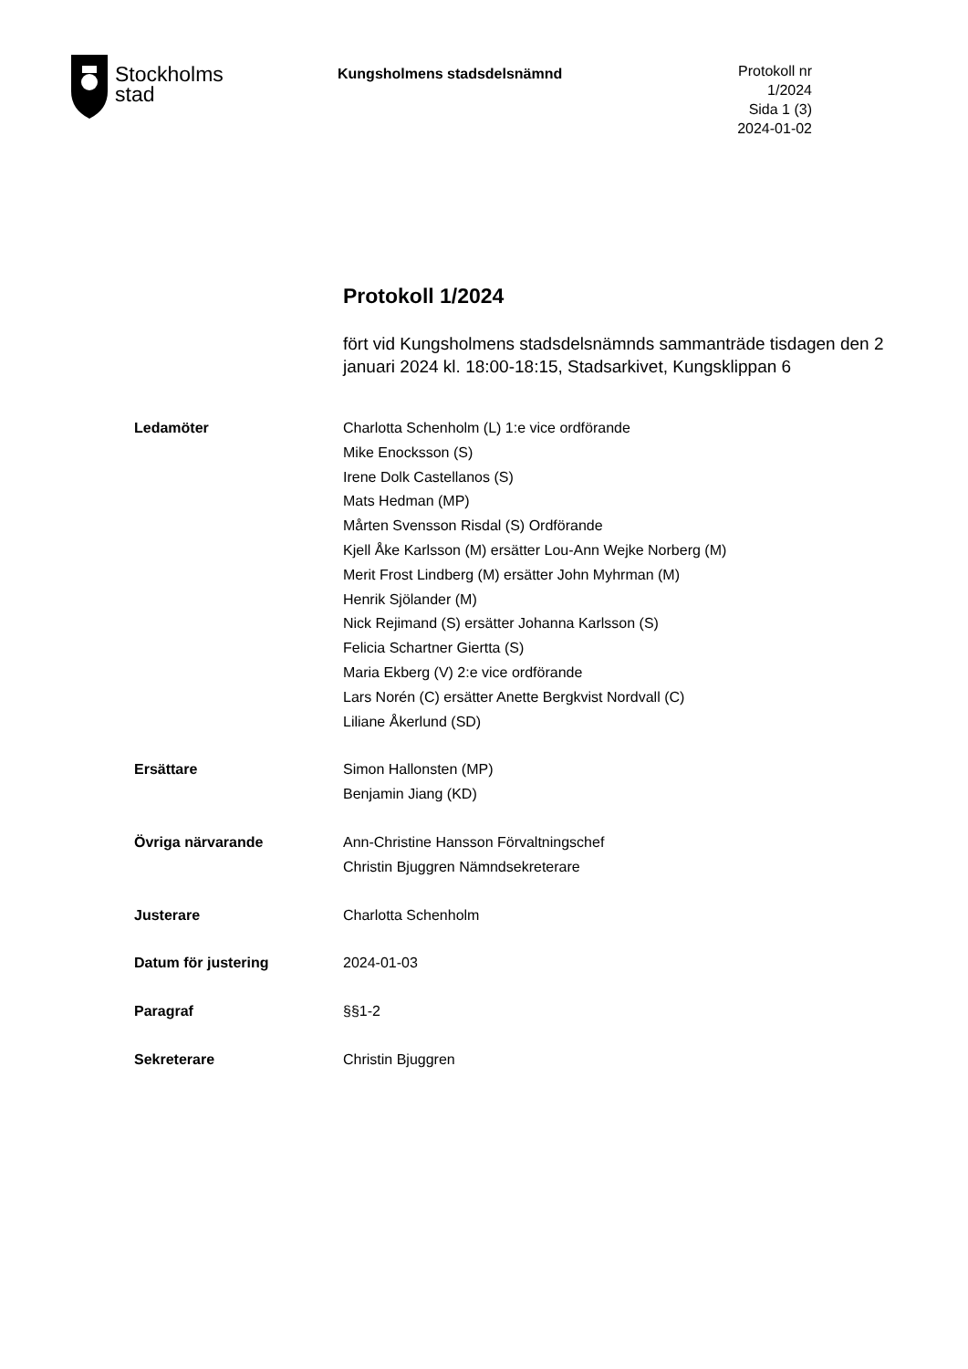Stockholms
stad
Kungsholmens stadsdelsnämnd
Protokoll nr 1/2024
Sida 1 (3)
2024-01-02
Protokoll 1/2024
fört vid Kungsholmens stadsdelsnämnds sammanträde tisdagen den 2 januari 2024 kl. 18:00-18:15, Stadsarkivet, Kungsklippan 6
Ledamöter Charlotta Schenholm (L) 1:e vice ordförande
Mike Enocksson (S)
Irene Dolk Castellanos (S)
Mats Hedman (MP)
Mårten Svensson Risdal (S) Ordförande
Kjell Åke Karlsson (M) ersätter Lou-Ann Wejke Norberg (M)
Merit Frost Lindberg (M) ersätter John Myhrman (M)
Henrik Sjölander (M)
Nick Rejimand (S) ersätter Johanna Karlsson (S)
Felicia Schartner Giertta (S)
Maria Ekberg (V) 2:e vice ordförande
Lars Norén (C) ersätter Anette Bergkvist Nordvall (C)
Liliane Åkerlund (SD)
Ersättare Simon Hallonsten (MP)
Benjamin Jiang (KD)
Övriga närvarande Ann-Christine Hansson Förvaltningschef
Christin Bjuggren Nämndsekreterare
Justerare Charlotta Schenholm
Datum för justering 2024-01-03
Paragraf §§1-2
Sekreterare Christin Bjuggren